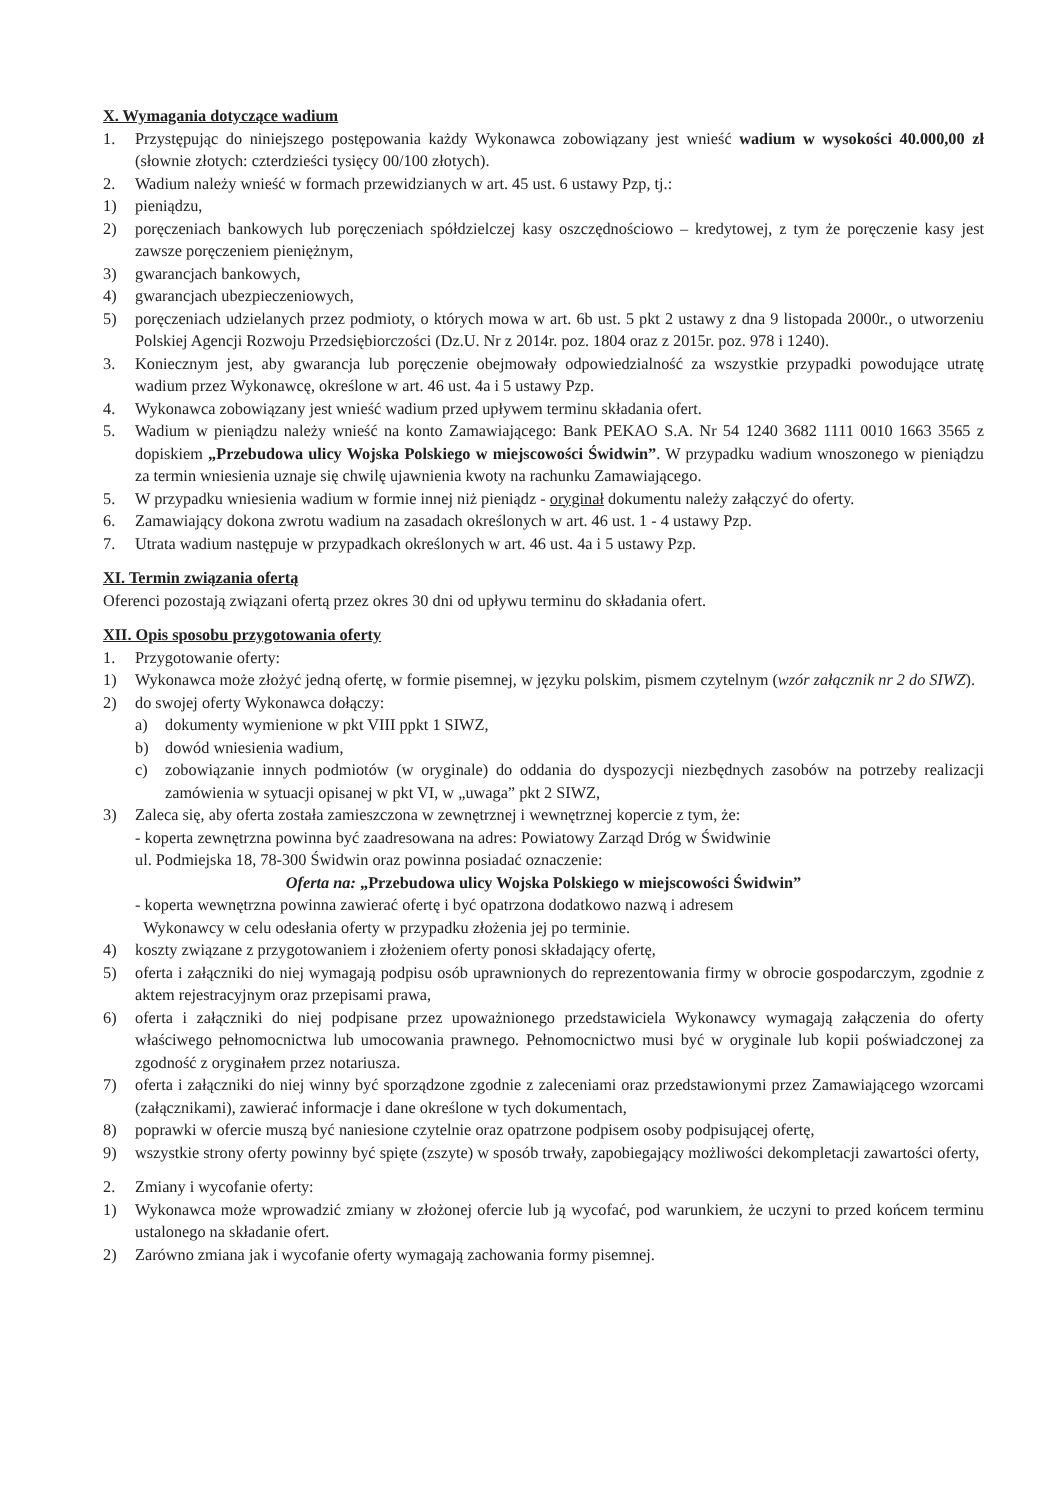X. Wymagania dotyczące wadium
1. Przystępując do niniejszego postępowania każdy Wykonawca zobowiązany jest wnieść wadium w wysokości 40.000,00 zł (słownie złotych: czterdzieści tysięcy 00/100 złotych).
2. Wadium należy wnieść w formach przewidzianych w art. 45 ust. 6 ustawy Pzp, tj.:
1) pieniądzu,
2) poręczeniach bankowych lub poręczeniach spółdzielczej kasy oszczędnościowo – kredytowej, z tym że poręczenie kasy jest zawsze poręczeniem pieniężnym,
3) gwarancjach bankowych,
4) gwarancjach ubezpieczeniowych,
5) poręczeniach udzielanych przez podmioty, o których mowa w art. 6b ust. 5 pkt 2 ustawy z dna 9 listopada 2000r., o utworzeniu Polskiej Agencji Rozwoju Przedsiębiorczości (Dz.U. Nr z 2014r. poz. 1804 oraz z 2015r. poz. 978 i 1240).
3. Koniecznym jest, aby gwarancja lub poręczenie obejmowały odpowiedzialność za wszystkie przypadki powodujące utratę wadium przez Wykonawcę, określone w art. 46 ust. 4a i 5 ustawy Pzp.
4. Wykonawca zobowiązany jest wnieść wadium przed upływem terminu składania ofert.
5. Wadium w pieniądzu należy wnieść na konto Zamawiającego: Bank PEKAO S.A. Nr 54 1240 3682 1111 0010 1663 3565 z dopiskiem „Przebudowa ulicy Wojska Polskiego w miejscowości Świdwin”. W przypadku wadium wnoszonego w pieniądzu za termin wniesienia uznaje się chwilę ujawnienia kwoty na rachunku Zamawiającego.
5. W przypadku wniesienia wadium w formie innej niż pieniądz - oryginał dokumentu należy załączyć do oferty.
6. Zamawiający dokona zwrotu wadium na zasadach określonych w art. 46 ust. 1 - 4 ustawy Pzp.
7. Utrata wadium następuje w przypadkach określonych w art. 46 ust. 4a i 5 ustawy Pzp.
XI. Termin związania ofertą
Oferenci pozostają związani ofertą przez okres 30 dni od upływu terminu do składania ofert.
XII. Opis sposobu przygotowania oferty
1. Przygotowanie oferty:
1) Wykonawca może złożyć jedną ofertę, w formie pisemnej, w języku polskim, pismem czytelnym (wzór załącznik nr 2 do SIWZ).
2) do swojej oferty Wykonawca dołączy:
a) dokumenty wymienione w pkt VIII ppkt 1 SIWZ,
b) dowód wniesienia wadium,
c) zobowiązanie innych podmiotów (w oryginale) do oddania do dyspozycji niezbędnych zasobów na potrzeby realizacji zamówienia w sytuacji opisanej w pkt VI, w „uwaga” pkt 2 SIWZ,
3) Zaleca się, aby oferta została zamieszczona w zewnętrznej i wewnętrznej kopercie z tym, że:
- koperta zewnętrzna powinna być zaadresowana na adres: Powiatowy Zarząd Dróg w Świdwinie
ul. Podmiejska 18, 78-300 Świdwin oraz powinna posiadać oznaczenie:
Oferta na: „Przebudowa ulicy Wojska Polskiego w miejscowości Świdwin”
- koperta wewnętrzna powinna zawierać ofertę i być opatrzona dodatkowo nazwą i adresem
Wykonawcy w celu odesłania oferty w przypadku złożenia jej po terminie.
4) koszty związane z przygotowaniem i złożeniem oferty ponosi składający ofertę,
5) oferta i załączniki do niej wymagają podpisu osób uprawnionych do reprezentowania firmy w obrocie gospodarczym, zgodnie z aktem rejestracyjnym oraz przepisami prawa,
6) oferta i załączniki do niej podpisane przez upoważnionego przedstawiciela Wykonawcy wymagają załączenia do oferty właściwego pełnomocnictwa lub umocowania prawnego. Pełnomocnictwo musi być w oryginale lub kopii poświadczonej za zgodność z oryginałem przez notariusza.
7) oferta i załączniki do niej winny być sporządzone zgodnie z zaleceniami oraz przedstawionymi przez Zamawiającego wzorcami (załącznikami), zawierać informacje i dane określone w tych dokumentach,
8) poprawki w ofercie muszą być naniesione czytelnie oraz opatrzone podpisem osoby podpisującej ofertę,
9) wszystkie strony oferty powinny być spięte (zszyte) w sposób trwały, zapobiegający możliwości dekompletacji zawartości oferty,
2. Zmiany i wycofanie oferty:
1) Wykonawca może wprowadzić zmiany w złożonej ofercie lub ją wycofać, pod warunkiem, że uczyni to przed końcem terminu ustalonego na składanie ofert.
2) Zarówno zmiana jak i wycofanie oferty wymagają zachowania formy pisemnej.